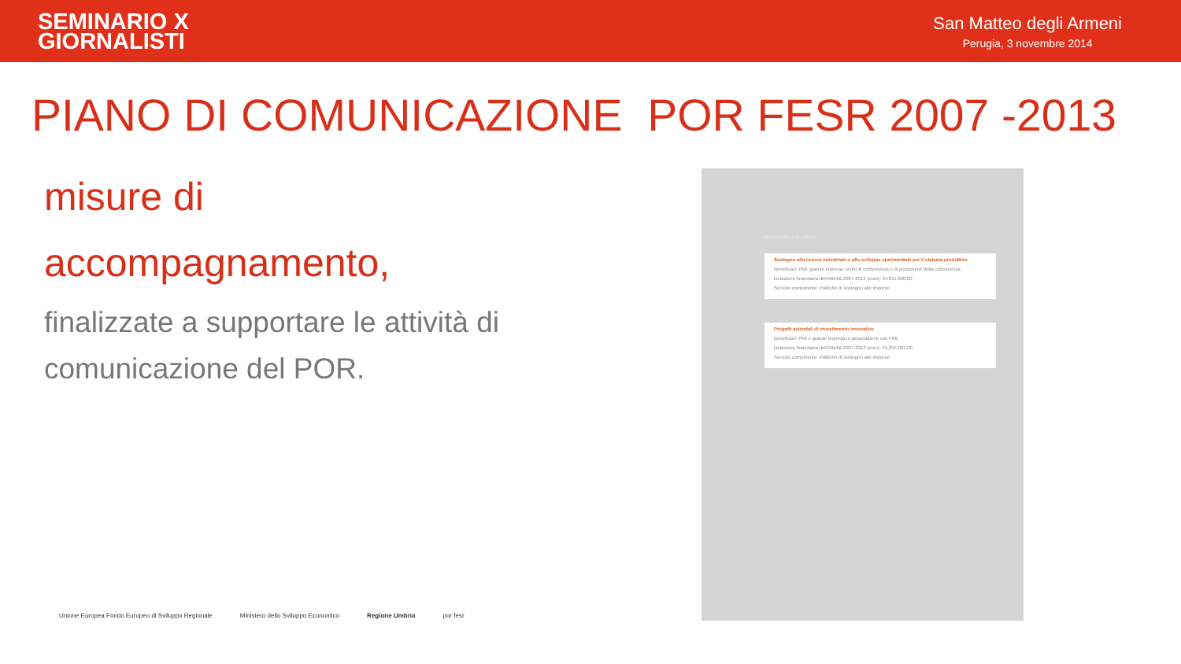SEMINARIO X
GIORNALISTI
San Matteo degli Armeni
Perugia, 3 novembre 2014
PIANO DI COMUNICAZIONE POR FESR 2007 -2013
misure di
accompagnamento,
finalizzate a supportare le attività di comunicazione del POR.
Descrizione delle Attività
Sostegno alla ricerca industriale e allo sviluppo sperimentale per il sistema produttivo
Beneficiari: PMI, grande impresa, centri di competenza e di produzione della conoscenza.
Dotazione finanziaria dell'Attività 2007-2013 (euro): 34.811.608,00
Servizio competente: Politiche di sostegno alle imprese
Progetti aziendali di investimento innovativo
Beneficiari: PMI e grande impresa in associazione con PMI.
Dotazione finanziaria dell'Attività 2007-2013 (euro): 45.255.091,00
Servizio competente: Politiche di sostegno alle imprese
Unione Europea Fondo Europeo di Sviluppo Regionale Ministero dello Sviluppo Economico Regione Umbria por fesr